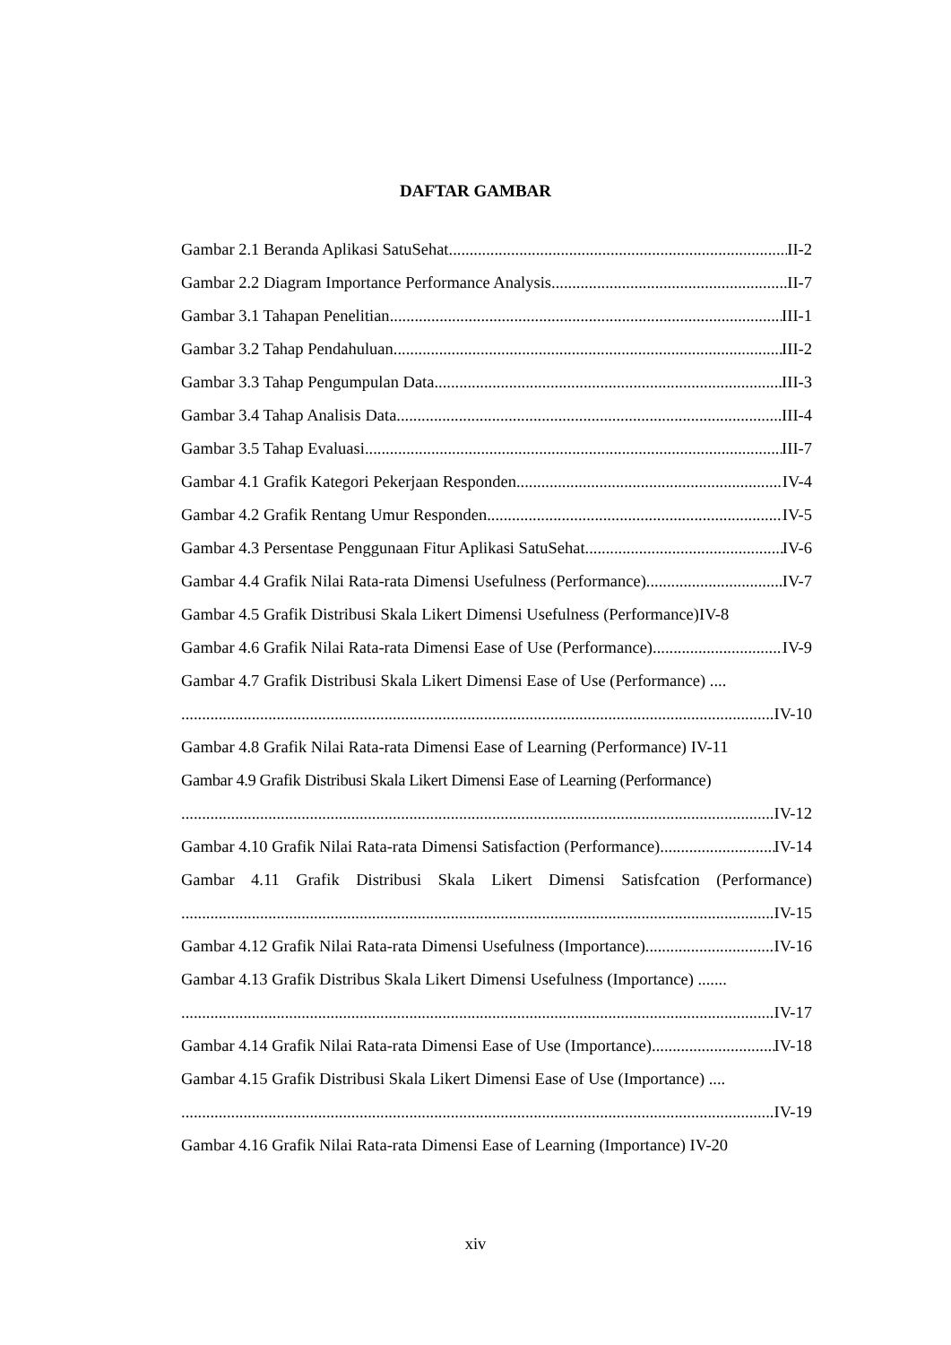DAFTAR GAMBAR
Gambar 2.1 Beranda Aplikasi SatuSehat II-2
Gambar 2.2 Diagram Importance Performance Analysis II-7
Gambar 3.1 Tahapan Penelitian III-1
Gambar 3.2 Tahap Pendahuluan III-2
Gambar 3.3 Tahap Pengumpulan Data III-3
Gambar 3.4 Tahap Analisis Data III-4
Gambar 3.5 Tahap Evaluasi III-7
Gambar 4.1 Grafik Kategori Pekerjaan Responden IV-4
Gambar 4.2 Grafik Rentang Umur Responden IV-5
Gambar 4.3 Persentase Penggunaan Fitur Aplikasi SatuSehat IV-6
Gambar 4.4 Grafik Nilai Rata-rata Dimensi Usefulness (Performance) IV-7
Gambar 4.5 Grafik Distribusi Skala Likert Dimensi Usefulness (Performance)IV-8
Gambar 4.6 Grafik Nilai Rata-rata Dimensi Ease of Use (Performance) IV-9
Gambar 4.7 Grafik Distribusi Skala Likert Dimensi Ease of Use (Performance) ....
IV-10
Gambar 4.8 Grafik Nilai Rata-rata Dimensi Ease of Learning (Performance) IV-11
Gambar 4.9 Grafik Distribusi Skala Likert Dimensi Ease of Learning (Performance)
IV-12
Gambar 4.10 Grafik Nilai Rata-rata Dimensi Satisfaction (Performance) IV-14
Gambar 4.11 Grafik Distribusi Skala Likert Dimensi Satisfcation (Performance)
IV-15
Gambar 4.12 Grafik Nilai Rata-rata Dimensi Usefulness (Importance) IV-16
Gambar 4.13 Grafik Distribus Skala Likert Dimensi Usefulness (Importance) .......
IV-17
Gambar 4.14 Grafik Nilai Rata-rata Dimensi Ease of Use (Importance) IV-18
Gambar 4.15 Grafik Distribusi Skala Likert Dimensi Ease of Use (Importance) ....
IV-19
Gambar 4.16 Grafik Nilai Rata-rata Dimensi Ease of Learning (Importance) IV-20
xiv